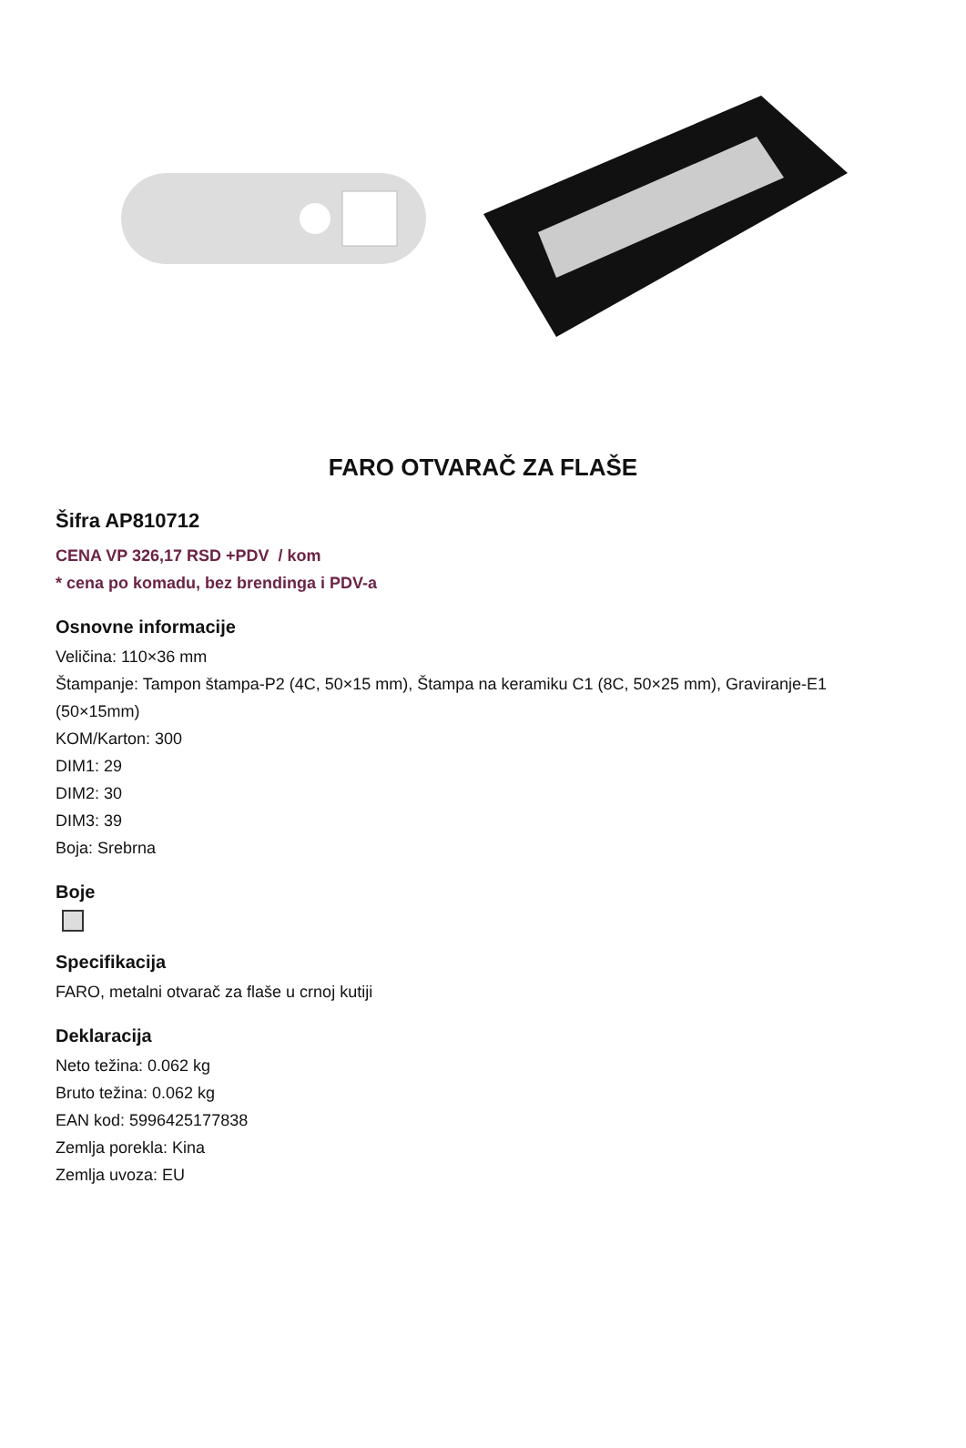FARO OTVARAČ ZA FLAŠE
Šifra AP810712
CENA VP 326,17 RSD +PDV / kom
* cena po komadu, bez brendinga i PDV-a
Osnovne informacije
Veličina: 110×36 mm
Štampanje: Tampon štampa-P2 (4C, 50×15 mm), Štampa na keramiku C1 (8C, 50×25 mm), Graviranje-E1 (50×15mm)
KOM/Karton: 300
DIM1: 29
DIM2: 30
DIM3: 39
Boja: Srebrna
Boje
Specifikacija
FARO, metalni otvarač za flaše u crnoj kutiji
Deklaracija
Neto težina: 0.062 kg
Bruto težina: 0.062 kg
EAN kod: 5996425177838
Zemlja porekla: Kina
Zemlja uvoza: EU